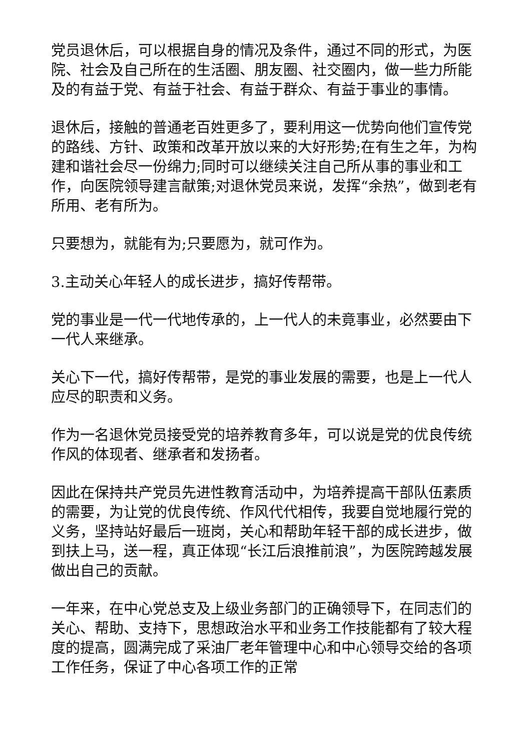党员退休后，可以根据自身的情况及条件，通过不同的形式，为医院、社会及自己所在的生活圈、朋友圈、社交圈内，做一些力所能及的有益于党、有益于社会、有益于群众、有益于事业的事情。
退休后，接触的普通老百姓更多了，要利用这一优势向他们宣传党的路线、方针、政策和改革开放以来的大好形势;在有生之年，为构建和谐社会尽一份绵力;同时可以继续关注自己所从事的事业和工作，向医院领导建言献策;对退休党员来说，发挥“余热”，做到老有所用、老有所为。
只要想为，就能有为;只要愿为，就可作为。
3.主动关心年轻人的成长进步，搞好传帮带。
党的事业是一代一代地传承的，上一代人的未竟事业，必然要由下一代人来继承。
关心下一代，搞好传帮带，是党的事业发展的需要，也是上一代人应尽的职责和义务。
作为一名退休党员接受党的培养教育多年，可以说是党的优良传统作风的体现者、继承者和发扬者。
因此在保持共产党员先进性教育活动中，为培养提高干部队伍素质的需要，为让党的优良传统、作风代代相传，我要自觉地履行党的义务，坚持站好最后一班岗，关心和帮助年轻干部的成长进步，做到扶上马，送一程，真正体现“长江后浪推前浪”，为医院跨越发展做出自己的贡献。
一年来，在中心党总支及上级业务部门的正确领导下，在同志们的关心、帮助、支持下，思想政治水平和业务工作技能都有了较大程度的提高，圆满完成了采油厂老年管理中心和中心领导交给的各项工作任务，保证了中心各项工作的正常